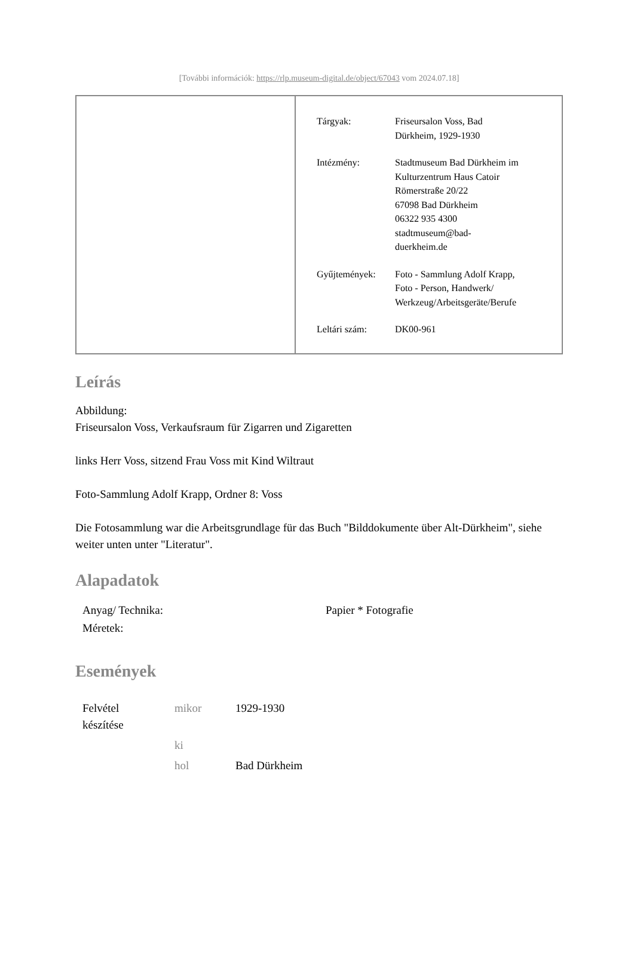[További információk: https://rlp.museum-digital.de/object/67043 vom 2024.07.18]
| Tárgyak: | Friseursalon Voss, Bad Dürkheim, 1929-1930 |
| Intézmény: | Stadtmuseum Bad Dürkheim im Kulturzentrum Haus Catoir Römerstraße 20/22 67098 Bad Dürkheim 06322 935 4300 stadtmuseum@bad- duerkheim.de |
| Gyűjtemények: | Foto - Sammlung Adolf Krapp, Foto - Person, Handwerk/ Werkzeug/Arbeitsgeräte/Berufe |
| Leltári szám: | DK00-961 |
Leírás
Abbildung:
Friseursalon Voss, Verkaufsraum für Zigarren und Zigaretten
links Herr Voss, sitzend Frau Voss mit Kind Wiltraut
Foto-Sammlung Adolf Krapp, Ordner 8: Voss
Die Fotosammlung war die Arbeitsgrundlage für das Buch "Bilddokumente über Alt-Dürkheim", siehe weiter unten unter "Literatur".
Alapadatok
| Anyag/ Technika: | Papier * Fotografie |
| Méretek: | |
Események
| Felvétel készítése | mikor | 1929-1930 |
| | ki | |
| | hol | Bad Dürkheim |